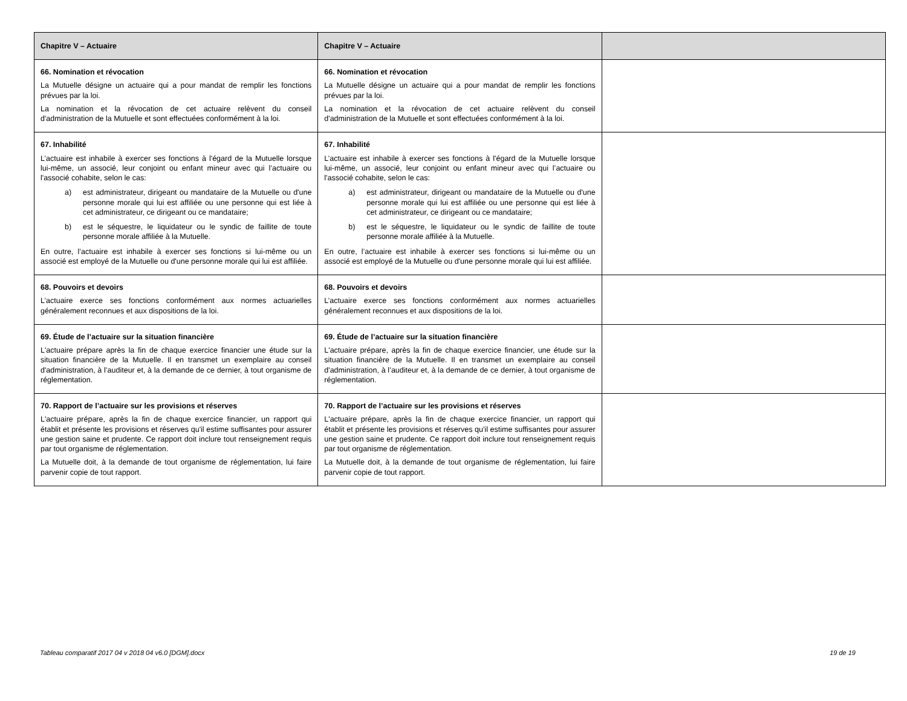| Chapitre V – Actuaire | Chapitre V – Actuaire | |
| --- | --- | --- |
| 66. Nomination et révocation La Mutuelle désigne un actuaire qui a pour mandat de remplir les fonctions prévues par la loi. La nomination et la révocation de cet actuaire relèvent du conseil d'administration de la Mutuelle et sont effectuées conformément à la loi. | 66. Nomination et révocation La Mutuelle désigne un actuaire qui a pour mandat de remplir les fonctions prévues par la loi. La nomination et la révocation de cet actuaire relèvent du conseil d'administration de la Mutuelle et sont effectuées conformément à la loi. | |
| 67. Inhabilité L’actuaire est inhabile à exercer ses fonctions à l'égard de la Mutuelle lorsque lui-même, un associé, leur conjoint ou enfant mineur avec qui l’actuaire ou l'associé cohabite, selon le cas: a) est administrateur, dirigeant ou mandataire de la Mutuelle ou d'une personne morale qui lui est affiliée ou une personne qui est liée à cet administrateur, ce dirigeant ou ce mandataire; b) est le séquestre, le liquidateur ou le syndic de faillite de toute personne morale affiliée à la Mutuelle. En outre, l’actuaire est inhabile à exercer ses fonctions si lui-même ou un associé est employé de la Mutuelle ou d'une personne morale qui lui est affiliée. | 67. Inhabilité L’actuaire est inhabile à exercer ses fonctions à l'égard de la Mutuelle lorsque lui-même, un associé, leur conjoint ou enfant mineur avec qui l’actuaire ou l'associé cohabite, selon le cas: a) est administrateur, dirigeant ou mandataire de la Mutuelle ou d'une personne morale qui lui est affiliée ou une personne qui est liée à cet administrateur, ce dirigeant ou ce mandataire; b) est le séquestre, le liquidateur ou le syndic de faillite de toute personne morale affiliée à la Mutuelle. En outre, l’actuaire est inhabile à exercer ses fonctions si lui-même ou un associé est employé de la Mutuelle ou d'une personne morale qui lui est affiliée. | |
| 68. Pouvoirs et devoirs L’actuaire exerce ses fonctions conformément aux normes actuarielles généralement reconnues et aux dispositions de la loi. | 68. Pouvoirs et devoirs L’actuaire exerce ses fonctions conformément aux normes actuarielles généralement reconnues et aux dispositions de la loi. | |
| 69. Étude de l’actuaire sur la situation financière L'actuaire prépare après la fin de chaque exercice financier une étude sur la situation financière de la Mutuelle. Il en transmet un exemplaire au conseil d'administration, à l’auditeur et, à la demande de ce dernier, à tout organisme de réglementation. | 69. Étude de l’actuaire sur la situation financière L'actuaire prépare, après la fin de chaque exercice financier, une étude sur la situation financière de la Mutuelle. Il en transmet un exemplaire au conseil d'administration, à l’auditeur et, à la demande de ce dernier, à tout organisme de réglementation. | |
| 70. Rapport de l’actuaire sur les provisions et réserves L'actuaire prépare, après la fin de chaque exercice financier, un rapport qui établit et présente les provisions et réserves qu'il estime suffisantes pour assurer une gestion saine et prudente. Ce rapport doit inclure tout renseignement requis par tout organisme de réglementation. La Mutuelle doit, à la demande de tout organisme de réglementation, lui faire parvenir copie de tout rapport. | 70. Rapport de l’actuaire sur les provisions et réserves L'actuaire prépare, après la fin de chaque exercice financier, un rapport qui établit et présente les provisions et réserves qu'il estime suffisantes pour assurer une gestion saine et prudente. Ce rapport doit inclure tout renseignement requis par tout organisme de réglementation. La Mutuelle doit, à la demande de tout organisme de réglementation, lui faire parvenir copie de tout rapport. | |
Tableau comparatif 2017 04 v 2018 04 v6.0 [DGM].docx 19 de 19